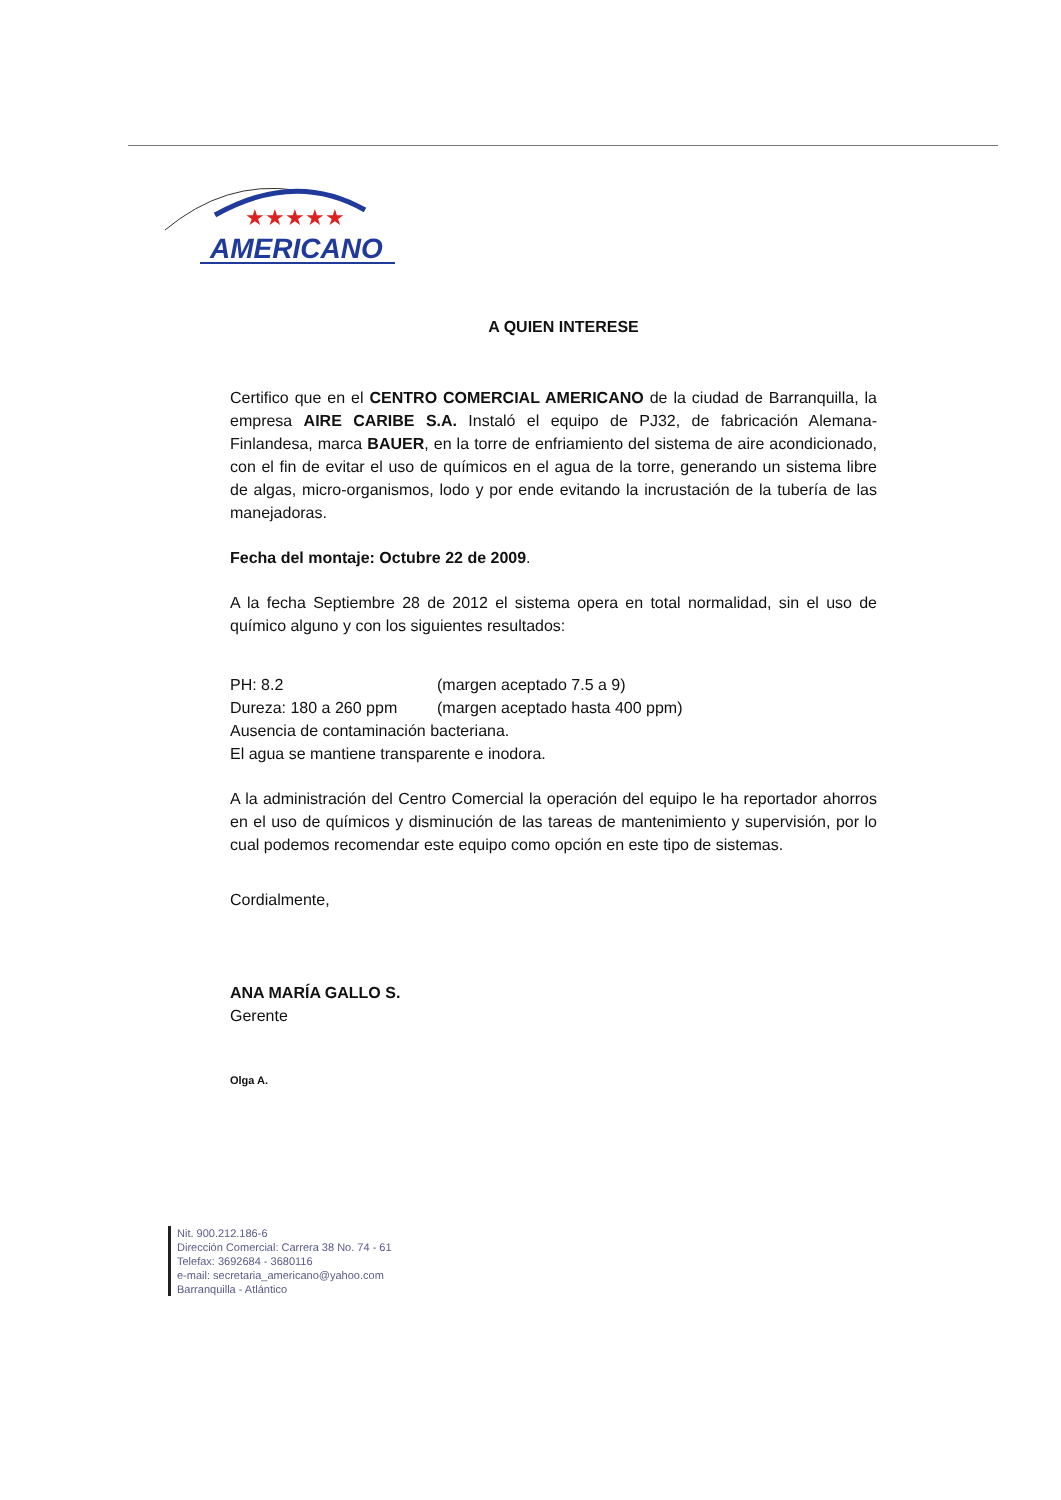★★★★★
AMERICANO
A QUIEN INTERESE
Certifico que en el CENTRO COMERCIAL AMERICANO de la ciudad de Barranquilla, la empresa AIRE CARIBE S.A. Instaló el equipo de PJ32, de fabricación Alemana-Finlandesa, marca BAUER, en la torre de enfriamiento del sistema de aire acondicionado, con el fin de evitar el uso de químicos en el agua de la torre, generando un sistema libre de algas, micro-organismos, lodo y por ende evitando la incrustación de la tubería de las manejadoras.
Fecha del montaje: Octubre 22 de 2009.
A la fecha Septiembre 28 de 2012 el sistema opera en total normalidad, sin el uso de químico alguno y con los siguientes resultados:
PH: 8.2 (margen aceptado 7.5 a 9)
Dureza: 180 a 260 ppm (margen aceptado hasta 400 ppm)
Ausencia de contaminación bacteriana.
El agua se mantiene transparente e inodora.
A la administración del Centro Comercial la operación del equipo le ha reportador ahorros en el uso de químicos y disminución de las tareas de mantenimiento y supervisión, por lo cual podemos recomendar este equipo como opción en este tipo de sistemas.
Cordialmente,
ANA MARÍA GALLO S.
Gerente
Olga A.
Nit. 900.212.186-6
Dirección Comercial: Carrera 38 No. 74 - 61
Telefax: 3692684 - 3680116
e-mail: secretaria_americano@yahoo.com
Barranquilla - Atlántico